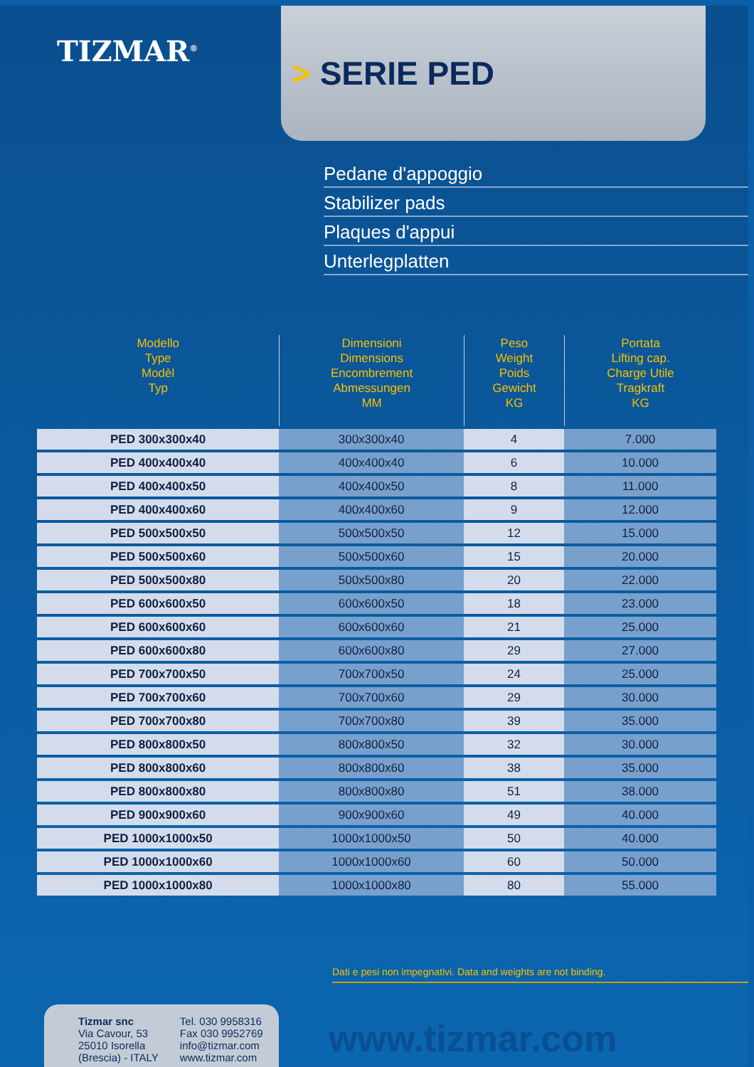TIZMAR<sup>®</sup>
> SERIE PED
Pedane d'appoggio
Stabilizer pads
Plaques d'appui
Unterlegplatten
| Modello Type Modèl Typ | Dimensioni Dimensions Encombrement Abmessungen MM | Peso Weight Poids Gewicht KG | Portata Lifting cap. Charge Utile Tragkraft KG |
| --- | --- | --- | --- |
| PED 300x300x40 | 300x300x40 | 4 | 7.000 |
| PED 400x400x40 | 400x400x40 | 6 | 10.000 |
| PED 400x400x50 | 400x400x50 | 8 | 11.000 |
| PED 400x400x60 | 400x400x60 | 9 | 12.000 |
| PED 500x500x50 | 500x500x50 | 12 | 15.000 |
| PED 500x500x60 | 500x500x60 | 15 | 20.000 |
| PED 500x500x80 | 500x500x80 | 20 | 22.000 |
| PED 600x600x50 | 600x600x50 | 18 | 23.000 |
| PED 600x600x60 | 600x600x60 | 21 | 25.000 |
| PED 600x600x80 | 600x600x80 | 29 | 27.000 |
| PED 700x700x50 | 700x700x50 | 24 | 25.000 |
| PED 700x700x60 | 700x700x60 | 29 | 30.000 |
| PED 700x700x80 | 700x700x80 | 39 | 35.000 |
| PED 800x800x50 | 800x800x50 | 32 | 30.000 |
| PED 800x800x60 | 800x800x60 | 38 | 35.000 |
| PED 800x800x80 | 800x800x80 | 51 | 38.000 |
| PED 900x900x60 | 900x900x60 | 49 | 40.000 |
| PED 1000x1000x50 | 1000x1000x50 | 50 | 40.000 |
| PED 1000x1000x60 | 1000x1000x60 | 60 | 50.000 |
| PED 1000x1000x80 | 1000x1000x80 | 80 | 55.000 |
Dati e pesi non impegnativi. Data and weights are not binding.
Tizmar snc
Via Cavour, 53
25010 Isorella
(Brescia) - ITALY
Tel. 030 9958316
Fax 030 9952769
info@tizmar.com
www.tizmar.com
www.tizmar.com